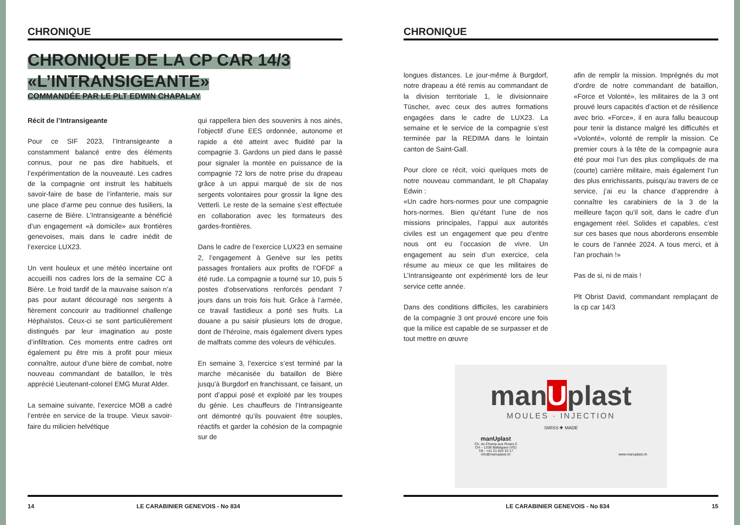CHRONIQUE
CHRONIQUE DE LA CP CAR 14/3 «L’INTRANSIGEANTE»
COMMANDÉE PAR LE PLT EDWIN CHAPALAY
Récit de l’Intransigeante
Pour ce SIF 2023, l’Intransigeante a constamment balancé entre des éléments connus, pour ne pas dire habituels, et l’expérimentation de la nouveauté. Les cadres de la compagnie ont instruit les habituels savoir-faire de base de l’infanterie, mais sur une place d’arme peu connue des fusiliers, la caserne de Bière. L’Intransigeante a bénéficié d’un engagement «à domicile» aux frontières genevoises, mais dans le cadre inédit de l’exercice LUX23.
Un vent houleux et une météo incertaine ont accueilli nos cadres lors de la semaine CC à Bière. Le froid tardif de la mauvaise saison n’a pas pour autant découragé nos sergents à fièrement concourir au traditionnel challenge Héphaïstos. Ceux-ci se sont particulièrement distingués par leur imagination au poste d’infiltration. Ces moments entre cadres ont également pu être mis à profit pour mieux connaître, autour d’une bière de combat, notre nouveau commandant de bataillon, le très apprécié Lieutenant-colonel EMG Murat Alder.
La semaine suivante, l’exercice MOB a cadré l’entrée en service de la troupe. Vieux savoir-faire du milicien helvétique
qui rappellera bien des souvenirs à nos ainés, l’objectif d’une EES ordonnée, autonome et rapide a été atteint avec fluidité par la compagnie 3. Gardons un pied dans le passé pour signaler la montée en puissance de la compagnie 72 lors de notre prise du drapeau grâce à un appui marqué de six de nos sergents volontaires pour grossir la ligne des Vetterli. Le reste de la semaine s’est effectuée en collaboration avec les formateurs des gardes-frontières.
Dans le cadre de l’exercice LUX23 en semaine 2, l’engagement à Genève sur les petits passages frontaliers aux profits de l’OFDF a été rude. La compagnie a tourné sur 10, puis 5 postes d’observations renforcés pendant 7 jours dans un trois fois huit. Grâce à l’armée, ce travail fastidieux a porté ses fruits. La douane a pu saisir plusieurs lots de drogue, dont de l’héroïne, mais également divers types de malfrats comme des voleurs de véhicules.
En semaine 3, l’exercice s’est terminé par la marche mécanisée du bataillon de Bière jusqu’à Burgdorf en franchissant, ce faisant, un pont d’appui posé et exploité par les troupes du génie. Les chauffeurs de l’Intransigeante ont démontré qu’ils pouvaient être souples, réactifs et garder la cohésion de la compagnie sur de
14 LE CARABINIER GENEVOIS - No 834
CHRONIQUE
longues distances. Le jour-même à Burgdorf, notre drapeau a été remis au commandant de la division territoriale 1, le divisionnaire Tüscher, avec ceux des autres formations engagées dans le cadre de LUX23. La semaine et le service de la compagnie s’est terminée par la REDIMA dans le lointain canton de Saint-Gall.
Pour clore ce récit, voici quelques mots de notre nouveau commandant, le plt Chapalay Edwin :
«Un cadre hors-normes pour une compagnie hors-normes. Bien qu’étant l’une de nos missions principales, l’appui aux autorités civiles est un engagement que peu d’entre nous ont eu l’occasion de vivre. Un engagement au sein d’un exercice, cela résume au mieux ce que les militaires de L’Intransigeante ont expérimenté lors de leur service cette année.
Dans des conditions difficiles, les carabiniers de la compagnie 3 ont prouvé encore une fois que la milice est capable de se surpasser et de tout mettre en œuvre
afin de remplir la mission. Imprégnés du mot d’ordre de notre commandant de bataillon, «Force et Volonté», les militaires de la 3 ont prouvé leurs capacités d’action et de résilience avec brio. «Force», il en aura fallu beaucoup pour tenir la distance malgré les difficultés et «Volonté», volonté de remplir la mission. Ce premier cours à la tête de la compagnie aura été pour moi l’un des plus compliqués de ma (courte) carrière militaire, mais également l’un des plus enrichissants, puisqu’au travers de ce service, j’ai eu la chance d’apprendre à connaître les carabiniers de la 3 de la meilleure façon qu’il soit, dans le cadre d’un engagement réel. Solides et capables, c’est sur ces bases que nous aborderons ensemble le cours de l’année 2024. A tous merci, et à l’an prochain !»
Pas de si, ni de mais !
Plt Obrist David, commandant remplaçant de la cp car 14/3
manUplast
MOULES · INJECTION
SWISS ✚ MADE
manUplast
Ch. du Champ aux Roses 5
CH – 1338 Ballaigues (VD)
Tél : +41 21 843 33 17
info@manuplast.ch
www.manuplast.ch
LE CARABINIER GENEVOIS - No 834 15